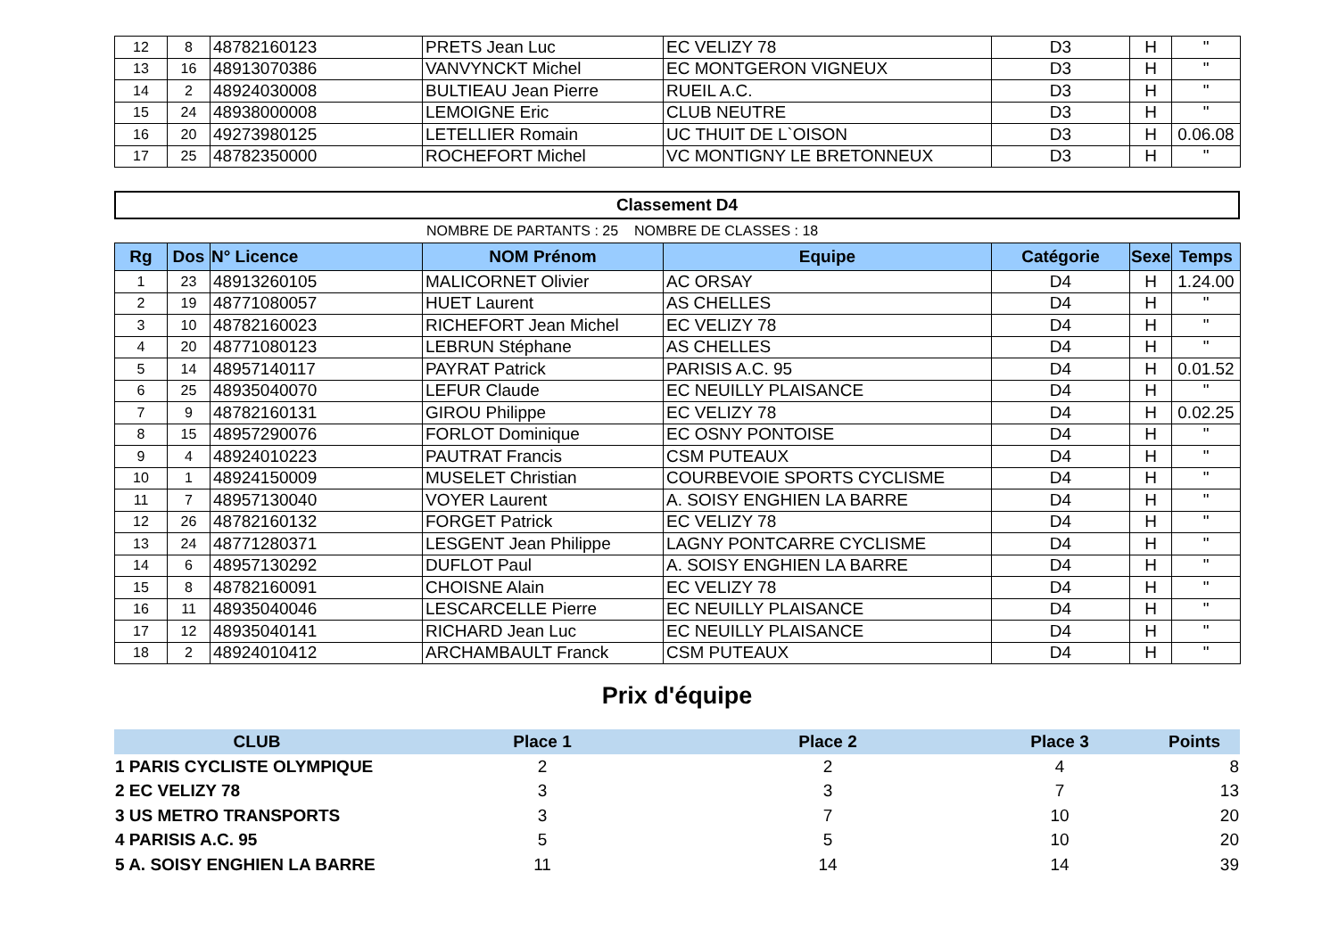| 12 | 8 | 48782160123 | PRETS Jean Luc | EC VELIZY 78 | D3 | H | " |
| 13 | 16 | 48913070386 | VANVYNCKT Michel | EC MONTGERON VIGNEUX | D3 | H | " |
| 14 | 2 | 48924030008 | BULTIEAU Jean Pierre | RUEIL A.C. | D3 | H | " |
| 15 | 24 | 48938000008 | LEMOIGNE Eric | CLUB NEUTRE | D3 | H | " |
| 16 | 20 | 49273980125 | LETELLIER Romain | UC THUIT DE L`OISON | D3 | H | 0.06.08 |
| 17 | 25 | 48782350000 | ROCHEFORT Michel | VC MONTIGNY LE BRETONNEUX | D3 | H | " |
Classement D4
NOMBRE DE PARTANTS : 25 NOMBRE DE CLASSES : 18
| Rg | Dos | N° Licence | NOM Prénom | Equipe | Catégorie | Sexe | Temps |
| --- | --- | --- | --- | --- | --- | --- | --- |
| 1 | 23 | 48913260105 | MALICORNET Olivier | AC ORSAY | D4 | H | 1.24.00 |
| 2 | 19 | 48771080057 | HUET Laurent | AS CHELLES | D4 | H | " |
| 3 | 10 | 48782160023 | RICHEFORT Jean Michel | EC VELIZY 78 | D4 | H | " |
| 4 | 20 | 48771080123 | LEBRUN Stéphane | AS CHELLES | D4 | H | " |
| 5 | 14 | 48957140117 | PAYRAT Patrick | PARISIS A.C. 95 | D4 | H | 0.01.52 |
| 6 | 25 | 48935040070 | LEFUR Claude | EC NEUILLY PLAISANCE | D4 | H | " |
| 7 | 9 | 48782160131 | GIROU Philippe | EC VELIZY 78 | D4 | H | 0.02.25 |
| 8 | 15 | 48957290076 | FORLOT Dominique | EC OSNY PONTOISE | D4 | H | " |
| 9 | 4 | 48924010223 | PAUTRAT Francis | CSM PUTEAUX | D4 | H | " |
| 10 | 1 | 48924150009 | MUSELET Christian | COURBEVOIE SPORTS CYCLISME | D4 | H | " |
| 11 | 7 | 48957130040 | VOYER Laurent | A. SOISY ENGHIEN LA BARRE | D4 | H | " |
| 12 | 26 | 48782160132 | FORGET Patrick | EC VELIZY 78 | D4 | H | " |
| 13 | 24 | 48771280371 | LESGENT Jean Philippe | LAGNY PONTCARRE CYCLISME | D4 | H | " |
| 14 | 6 | 48957130292 | DUFLOT Paul | A. SOISY ENGHIEN LA BARRE | D4 | H | " |
| 15 | 8 | 48782160091 | CHOISNE Alain | EC VELIZY 78 | D4 | H | " |
| 16 | 11 | 48935040046 | LESCARCELLE Pierre | EC NEUILLY PLAISANCE | D4 | H | " |
| 17 | 12 | 48935040141 | RICHARD Jean Luc | EC NEUILLY PLAISANCE | D4 | H | " |
| 18 | 2 | 48924010412 | ARCHAMBAULT Franck | CSM PUTEAUX | D4 | H | " |
Prix d'équipe
| CLUB | Place 1 | Place 2 | Place 3 | Points |
| --- | --- | --- | --- | --- |
| 1 PARIS CYCLISTE OLYMPIQUE | 2 | 2 | 4 | 8 |
| 2 EC VELIZY 78 | 3 | 3 | 7 | 13 |
| 3 US METRO TRANSPORTS | 3 | 7 | 10 | 20 |
| 4 PARISIS A.C. 95 | 5 | 5 | 10 | 20 |
| 5 A. SOISY ENGHIEN LA BARRE | 11 | 14 | 14 | 39 |